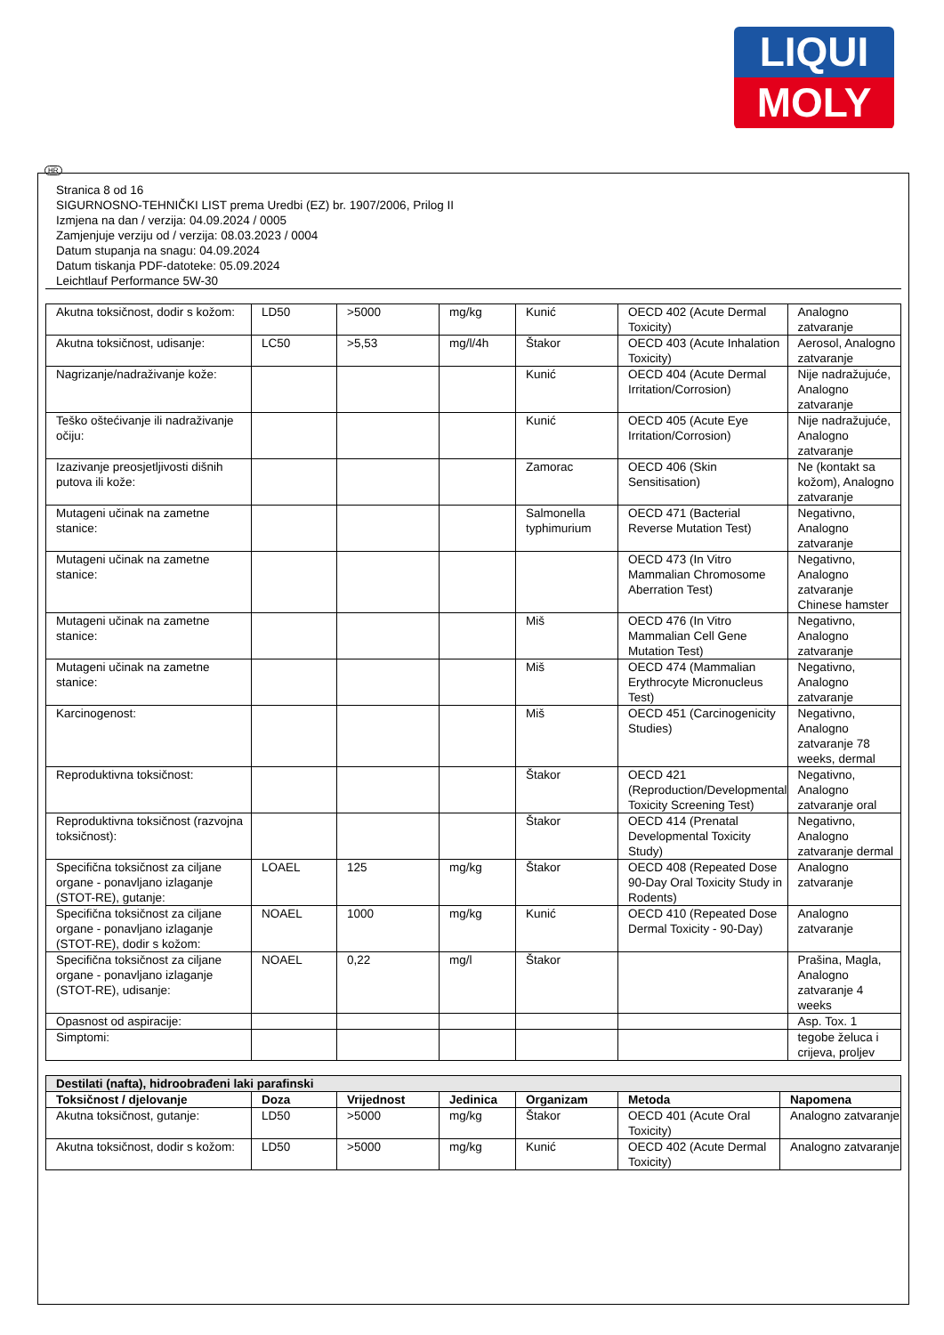LIQUI
MOLY
HR
Stranica 8 od 16
SIGURNOSNO-TEHNIČKI LIST prema Uredbi (EZ) br. 1907/2006, Prilog II
Izmjena na dan / verzija: 04.09.2024 / 0005
Zamjenjuje verziju od / verzija: 08.03.2023 / 0004
Datum stupanja na snagu: 04.09.2024
Datum tiskanja PDF-datoteke: 05.09.2024
Leichtlauf Performance 5W-30
| Akutna toksičnost, dodir s kožom: | LD50 | >5000 | mg/kg | Kunić | OECD 402 (Acute Dermal Toxicity) | Analogno zatvaranje |
| Akutna toksičnost, udisanje: | LC50 | >5,53 | mg/l/4h | Štakor | OECD 403 (Acute Inhalation Toxicity) | Aerosol, Analogno zatvaranje |
| Nagrizanje/nadraživanje kože: | | | | Kunić | OECD 404 (Acute Dermal Irritation/Corrosion) | Nije nadražujuće, Analogno zatvaranje |
| Teško oštećivanje ili nadraživanje očiju: | | | | Kunić | OECD 405 (Acute Eye Irritation/Corrosion) | Nije nadražujuće, Analogno zatvaranje |
| Izazivanje preosjetljivosti dišnih putova ili kože: | | | | Zamorac | OECD 406 (Skin Sensitisation) | Ne (kontakt sa kožom), Analogno zatvaranje |
| Mutageni učinak na zametne stanice: | | | | Salmonella typhimurium | OECD 471 (Bacterial Reverse Mutation Test) | Negativno, Analogno zatvaranje |
| Mutageni učinak na zametne stanice: | | | | | OECD 473 (In Vitro Mammalian Chromosome Aberration Test) | Negativno, Analogno zatvaranje Chinese hamster |
| Mutageni učinak na zametne stanice: | | | | Miš | OECD 476 (In Vitro Mammalian Cell Gene Mutation Test) | Negativno, Analogno zatvaranje |
| Mutageni učinak na zametne stanice: | | | | Miš | OECD 474 (Mammalian Erythrocyte Micronucleus Test) | Negativno, Analogno zatvaranje |
| Karcinogenost: | | | | Miš | OECD 451 (Carcinogenicity Studies) | Negativno, Analogno zatvaranje 78 weeks, dermal |
| Reproduktivna toksičnost: | | | | Štakor | OECD 421 (Reproduction/Developmental Toxicity Screening Test) | Negativno, Analogno zatvaranje oral |
| Reproduktivna toksičnost (razvojna toksičnost): | | | | Štakor | OECD 414 (Prenatal Developmental Toxicity Study) | Negativno, Analogno zatvaranje dermal |
| Specifična toksičnost za ciljane organe - ponavljano izlaganje (STOT-RE), gutanje: | LOAEL | 125 | mg/kg | Štakor | OECD 408 (Repeated Dose 90-Day Oral Toxicity Study in Rodents) | Analogno zatvaranje |
| Specifična toksičnost za ciljane organe - ponavljano izlaganje (STOT-RE), dodir s kožom: | NOAEL | 1000 | mg/kg | Kunić | OECD 410 (Repeated Dose Dermal Toxicity - 90-Day) | Analogno zatvaranje |
| Specifična toksičnost za ciljane organe - ponavljano izlaganje (STOT-RE), udisanje: | NOAEL | 0,22 | mg/l | Štakor | | Prašina, Magla, Analogno zatvaranje 4 weeks |
| Opasnost od aspiracije: | | | | | | Asp. Tox. 1 |
| Simptomi: | | | | | | tegobe želuca i crijeva, proljev |
| Destilati (nafta), hidroobrađeni laki parafinski | | | | | | |
| --- | --- | --- | --- | --- | --- | --- |
| Toksičnost / djelovanje | Doza | Vrijednost | Jedinica | Organizam | Metoda | Napomena |
| Akutna toksičnost, gutanje: | LD50 | >5000 | mg/kg | Štakor | OECD 401 (Acute Oral Toxicity) | Analogno zatvaranje |
| Akutna toksičnost, dodir s kožom: | LD50 | >5000 | mg/kg | Kunić | OECD 402 (Acute Dermal Toxicity) | Analogno zatvaranje |